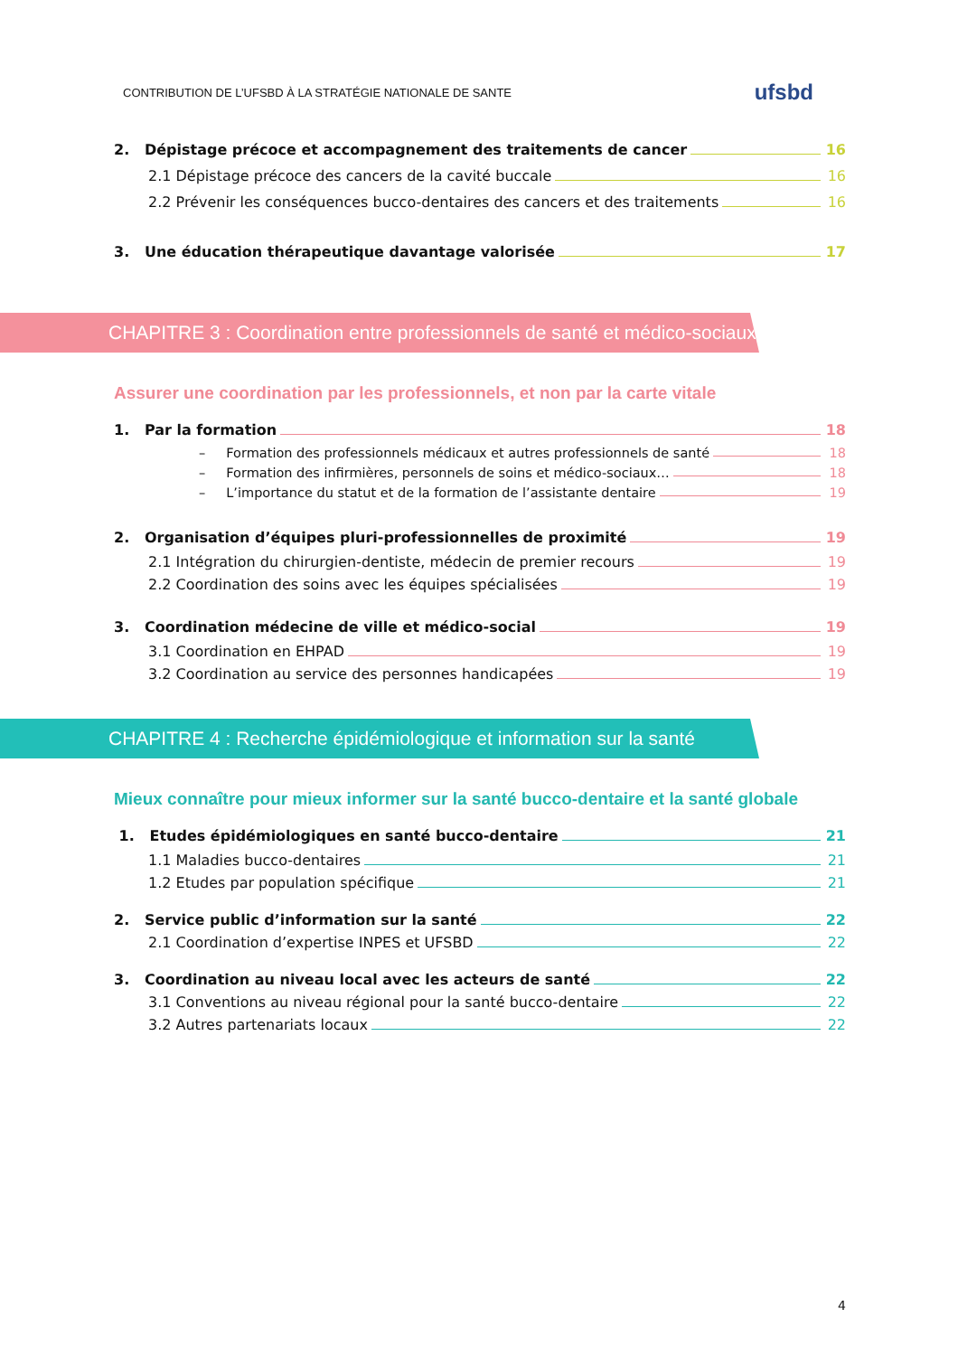CONTRIBUTION DE L’UFSBD À LA STRATÉGIE NATIONALE DE SANTE ufsbd
2. Dépistage précoce et accompagnement des traitements de cancer 16
2.1 Dépistage précoce des cancers de la cavité buccale 16
2.2 Prévenir les conséquences bucco-dentaires des cancers et des traitements 16
3. Une éducation thérapeutique davantage valorisée 17
CHAPITRE 3 : Coordination entre professionnels de santé et médico-sociaux
Assurer une coordination par les professionnels, et non par la carte vitale
1. Par la formation 18
– Formation des professionnels médicaux et autres professionnels de santé 18
– Formation des infirmières, personnels de soins et médico-sociaux… 18
– L’importance du statut et de la formation de l’assistante dentaire 19
2. Organisation d’équipes pluri-professionnelles de proximité 19
2.1 Intégration du chirurgien-dentiste, médecin de premier recours 19
2.2 Coordination des soins avec les équipes spécialisées 19
3. Coordination médecine de ville et médico-social 19
3.1 Coordination en EHPAD 19
3.2 Coordination au service des personnes handicapées 19
CHAPITRE 4 : Recherche épidémiologique et information sur la santé
Mieux connaître pour mieux informer sur la santé bucco-dentaire et la santé globale
1. Etudes épidémiologiques en santé bucco-dentaire 21
1.1 Maladies bucco-dentaires 21
1.2 Etudes par population spécifique 21
2. Service public d’information sur la santé 22
2.1 Coordination d’expertise INPES et UFSBD 22
3. Coordination au niveau local avec les acteurs de santé 22
3.1 Conventions au niveau régional pour la santé bucco-dentaire 22
3.2 Autres partenariats locaux 22
4